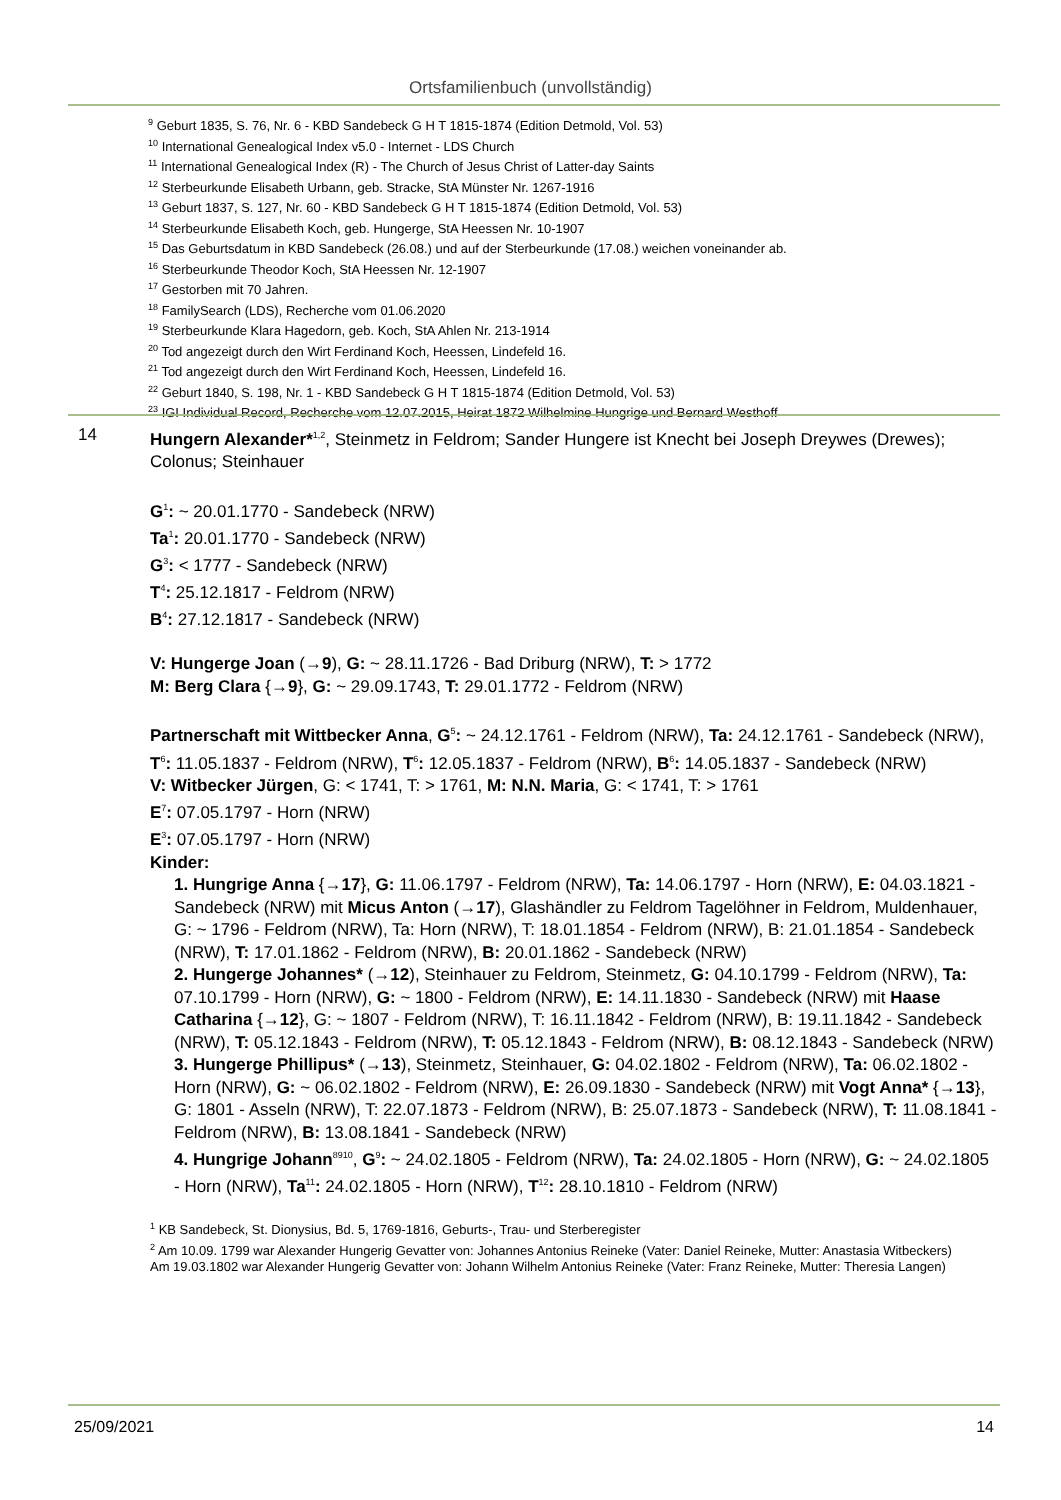Ortsfamilienbuch (unvollständig)
<sup>9</sup> Geburt 1835, S. 76, Nr. 6 - KBD Sandebeck G H T 1815-1874 (Edition Detmold, Vol. 53)
<sup>10</sup> International Genealogical Index v5.0 - Internet - LDS Church
<sup>11</sup> International Genealogical Index (R) - The Church of Jesus Christ of Latter-day Saints
<sup>12</sup> Sterbeurkunde Elisabeth Urbann, geb. Stracke, StA Münster Nr. 1267-1916
<sup>13</sup> Geburt 1837, S. 127, Nr. 60 - KBD Sandebeck G H T 1815-1874 (Edition Detmold, Vol. 53)
<sup>14</sup> Sterbeurkunde Elisabeth Koch, geb. Hungerge, StA Heessen Nr. 10-1907
<sup>15</sup> Das Geburtsdatum in KBD Sandebeck (26.08.) und auf der Sterbeurkunde (17.08.) weichen voneinander ab.
<sup>16</sup> Sterbeurkunde Theodor Koch, StA Heessen Nr. 12-1907
<sup>17</sup> Gestorben mit 70 Jahren.
<sup>18</sup> FamilySearch (LDS), Recherche vom 01.06.2020
<sup>19</sup> Sterbeurkunde Klara Hagedorn, geb. Koch, StA Ahlen Nr. 213-1914
<sup>20</sup> Tod angezeigt durch den Wirt Ferdinand Koch, Heessen, Lindefeld 16.
<sup>21</sup> Tod angezeigt durch den Wirt Ferdinand Koch, Heessen, Lindefeld 16.
<sup>22</sup> Geburt 1840, S. 198, Nr. 1 - KBD Sandebeck G H T 1815-1874 (Edition Detmold, Vol. 53)
<sup>23</sup> IGI Individual Record, Recherche vom 12.07.2015, Heirat 1872 Wilhelmine Hungrige und Bernard Westhoff
14
Hungern Alexander*<sup>1,2</sup>, Steinmetz in Feldrom; Sander Hungere ist Knecht bei Joseph Dreywes (Drewes); Colonus; Steinhauer
G<sup>1</sup>: ~ 20.01.1770 - Sandebeck (NRW)
Ta<sup>1</sup>: 20.01.1770 - Sandebeck (NRW)
G<sup>3</sup>: < 1777 - Sandebeck (NRW)
T<sup>4</sup>: 25.12.1817 - Feldrom (NRW)
B<sup>4</sup>: 27.12.1817 - Sandebeck (NRW)
V: Hungerge Joan (→9), G: ~ 28.11.1726 - Bad Driburg (NRW), T: > 1772
M: Berg Clara {→9}, G: ~ 29.09.1743, T: 29.01.1772 - Feldrom (NRW)
Partnerschaft mit Wittbecker Anna, G<sup>5</sup>: ~ 24.12.1761 - Feldrom (NRW), Ta: 24.12.1761 - Sandebeck (NRW), T<sup>6</sup>: 11.05.1837 - Feldrom (NRW), T<sup>6</sup>: 12.05.1837 - Feldrom (NRW), B<sup>6</sup>: 14.05.1837 - Sandebeck (NRW)
V: Witbecker Jürgen, G: < 1741, T: > 1761, M: N.N. Maria, G: < 1741, T: > 1761
E<sup>7</sup>: 07.05.1797 - Horn (NRW)
E<sup>3</sup>: 07.05.1797 - Horn (NRW)
Kinder:
1. Hungrige Anna {→17}, G: 11.06.1797 - Feldrom (NRW), Ta: 14.06.1797 - Horn (NRW), E: 04.03.1821 - Sandebeck (NRW) mit Micus Anton (→17), Glashändler zu Feldrom Tagelöhner in Feldrom, Muldenhauer, G: ~ 1796 - Feldrom (NRW), Ta: Horn (NRW), T: 18.01.1854 - Feldrom (NRW), B: 21.01.1854 - Sandebeck (NRW), T: 17.01.1862 - Feldrom (NRW), B: 20.01.1862 - Sandebeck (NRW)
2. Hungerge Johannes* (→12), Steinhauer zu Feldrom, Steinmetz, G: 04.10.1799 - Feldrom (NRW), Ta: 07.10.1799 - Horn (NRW), G: ~ 1800 - Feldrom (NRW), E: 14.11.1830 - Sandebeck (NRW) mit Haase Catharina {→12}, G: ~ 1807 - Feldrom (NRW), T: 16.11.1842 - Feldrom (NRW), B: 19.11.1842 - Sandebeck (NRW), T: 05.12.1843 - Feldrom (NRW), T: 05.12.1843 - Feldrom (NRW), B: 08.12.1843 - Sandebeck (NRW)
3. Hungerge Phillipus* (→13), Steinmetz, Steinhauer, G: 04.02.1802 - Feldrom (NRW), Ta: 06.02.1802 - Horn (NRW), G: ~ 06.02.1802 - Feldrom (NRW), E: 26.09.1830 - Sandebeck (NRW) mit Vogt Anna* {→13}, G: 1801 - Asseln (NRW), T: 22.07.1873 - Feldrom (NRW), B: 25.07.1873 - Sandebeck (NRW), T: 11.08.1841 - Feldrom (NRW), B: 13.08.1841 - Sandebeck (NRW)
4. Hungrige Johann<sup>8910</sup>, G<sup>9</sup>: ~ 24.02.1805 - Feldrom (NRW), Ta: 24.02.1805 - Horn (NRW), G: ~ 24.02.1805 - Horn (NRW), Ta<sup>11</sup>: 24.02.1805 - Horn (NRW), T<sup>12</sup>: 28.10.1810 - Feldrom (NRW)
<sup>1</sup> KB Sandebeck, St. Dionysius, Bd. 5, 1769-1816, Geburts-, Trau- und Sterberegister
<sup>2</sup> Am 10.09. 1799 war Alexander Hungerig Gevatter von: Johannes Antonius Reineke (Vater: Daniel Reineke, Mutter: Anastasia Witbeckers)
Am 19.03.1802 war Alexander Hungerig Gevatter von: Johann Wilhelm Antonius Reineke (Vater: Franz Reineke, Mutter: Theresia Langen)
25/09/2021 14